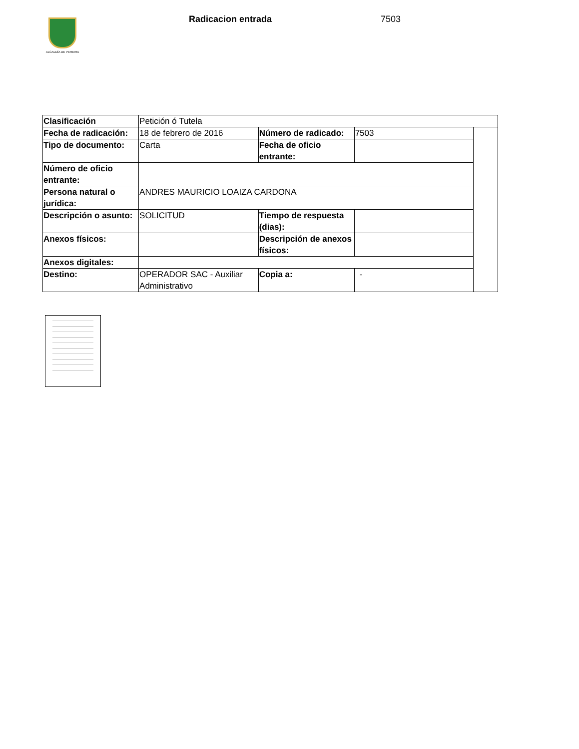ALCALDÍA DE PEREIRA Radicacion entrada 7503
| Clasificación | Petición ó Tutela | | | |
| Fecha de radicación: | 18 de febrero de 2016 | Número de radicado: | 7503 | |
| Tipo de documento: | Carta | Fecha de oficio entrante: | | |
| Número de oficio entrante: | | | | |
| Persona natural o jurídica: | ANDRES MAURICIO LOAIZA CARDONA | | | |
| Descripción o asunto: | SOLICITUD | Tiempo de respuesta (dias): | | |
| Anexos físicos: | | Descripción de anexos físicos: | | |
| Anexos digitales: | | | | |
| Destino: | OPERADOR SAC - Auxiliar Administrativo | Copia a: | - | |